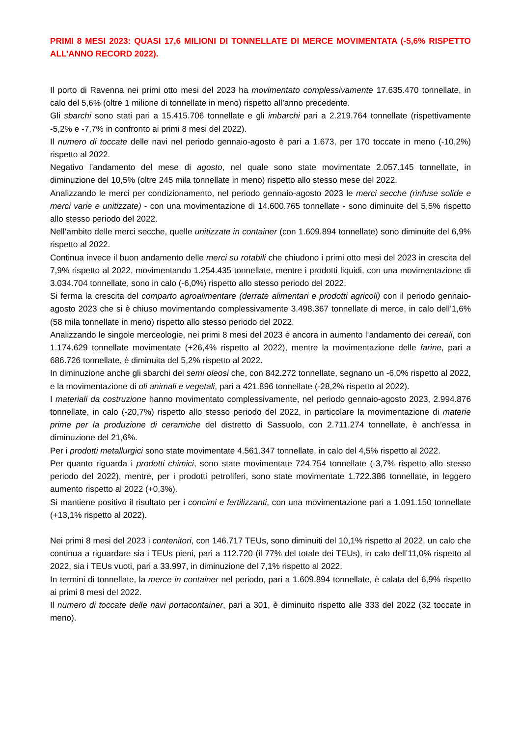PRIMI 8 MESI 2023: QUASI 17,6 MILIONI DI TONNELLATE DI MERCE MOVIMENTATA (-5,6% RISPETTO ALL’ANNO RECORD 2022).
Il porto di Ravenna nei primi otto mesi del 2023 ha movimentato complessivamente 17.635.470 tonnellate, in calo del 5,6% (oltre 1 milione di tonnellate in meno) rispetto all’anno precedente.
Gli sbarchi sono stati pari a 15.415.706 tonnellate e gli imbarchi pari a 2.219.764 tonnellate (rispettivamente -5,2% e -7,7% in confronto ai primi 8 mesi del 2022).
Il numero di toccate delle navi nel periodo gennaio-agosto è pari a 1.673, per 170 toccate in meno (-10,2%) rispetto al 2022.
Negativo l’andamento del mese di agosto, nel quale sono state movimentate 2.057.145 tonnellate, in diminuzione del 10,5% (oltre 245 mila tonnellate in meno) rispetto allo stesso mese del 2022.
Analizzando le merci per condizionamento, nel periodo gennaio-agosto 2023 le merci secche (rinfuse solide e merci varie e unitizzate) - con una movimentazione di 14.600.765 tonnellate - sono diminuite del 5,5% rispetto allo stesso periodo del 2022.
Nell’ambito delle merci secche, quelle unitizzate in container (con 1.609.894 tonnellate) sono diminuite del 6,9% rispetto al 2022.
Continua invece il buon andamento delle merci su rotabili che chiudono i primi otto mesi del 2023 in crescita del 7,9% rispetto al 2022, movimentando 1.254.435 tonnellate, mentre i prodotti liquidi, con una movimentazione di 3.034.704 tonnellate, sono in calo (-6,0%) rispetto allo stesso periodo del 2022.
Si ferma la crescita del comparto agroalimentare (derrate alimentari e prodotti agricoli) con il periodo gennaio-agosto 2023 che si è chiuso movimentando complessivamente 3.498.367 tonnellate di merce, in calo dell’1,6% (58 mila tonnellate in meno) rispetto allo stesso periodo del 2022.
Analizzando le singole merceologie, nei primi 8 mesi del 2023 è ancora in aumento l’andamento dei cereali, con 1.174.629 tonnellate movimentate (+26,4% rispetto al 2022), mentre la movimentazione delle farine, pari a 686.726 tonnellate, è diminuita del 5,2% rispetto al 2022.
In diminuzione anche gli sbarchi dei semi oleosi che, con 842.272 tonnellate, segnano un -6,0% rispetto al 2022, e la movimentazione di oli animali e vegetali, pari a 421.896 tonnellate (-28,2% rispetto al 2022).
I materiali da costruzione hanno movimentato complessivamente, nel periodo gennaio-agosto 2023, 2.994.876 tonnellate, in calo (-20,7%) rispetto allo stesso periodo del 2022, in particolare la movimentazione di materie prime per la produzione di ceramiche del distretto di Sassuolo, con 2.711.274 tonnellate, è anch’essa in diminuzione del 21,6%.
Per i prodotti metallurgici sono state movimentate 4.561.347 tonnellate, in calo del 4,5% rispetto al 2022.
Per quanto riguarda i prodotti chimici, sono state movimentate 724.754 tonnellate (-3,7% rispetto allo stesso periodo del 2022), mentre, per i prodotti petroliferi, sono state movimentate 1.722.386 tonnellate, in leggero aumento rispetto al 2022 (+0,3%).
Si mantiene positivo il risultato per i concimi e fertilizzanti, con una movimentazione pari a 1.091.150 tonnellate (+13,1% rispetto al 2022).
Nei primi 8 mesi del 2023 i contenitori, con 146.717 TEUs, sono diminuiti del 10,1% rispetto al 2022, un calo che continua a riguardare sia i TEUs pieni, pari a 112.720 (il 77% del totale dei TEUs), in calo dell’11,0% rispetto al 2022, sia i TEUs vuoti, pari a 33.997, in diminuzione del 7,1% rispetto al 2022.
In termini di tonnellate, la merce in container nel periodo, pari a 1.609.894 tonnellate, è calata del 6,9% rispetto ai primi 8 mesi del 2022.
Il numero di toccate delle navi portacontainer, pari a 301, è diminuito rispetto alle 333 del 2022 (32 toccate in meno).